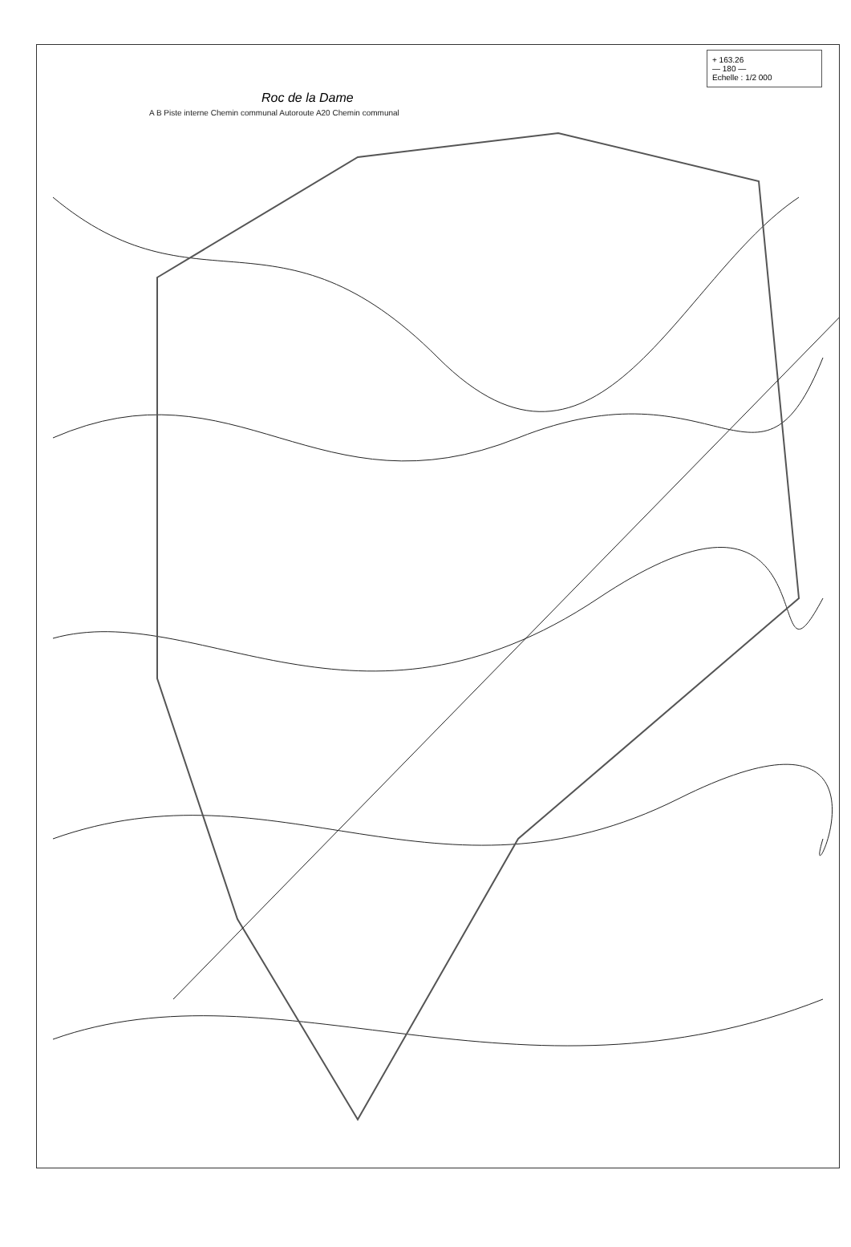+ 163.26
— 180 —
Echelle : 1/2 000
Roc de la Dame
A B Piste interne Chemin communal Autoroute A20 Chemin communal